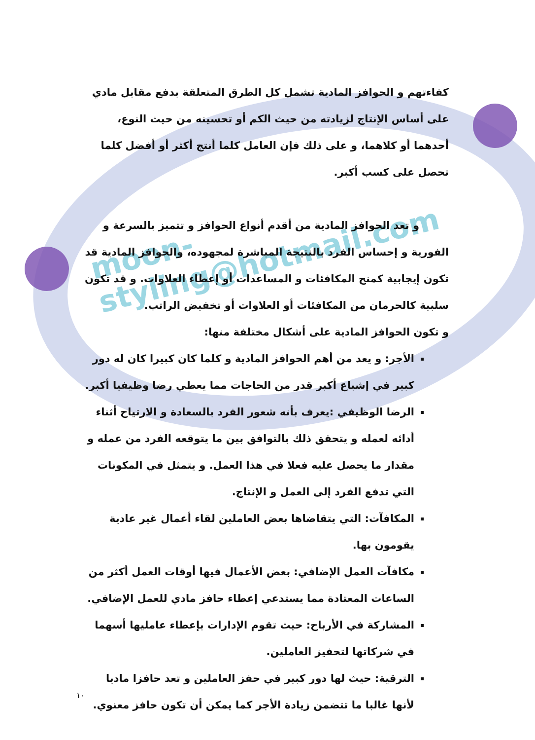moon-styling@hotmail.com
كفاءتهم و الحوافز المادية تشمل كل الطرق المتعلقة بدفع مقابل مادي على أساس الإنتاج لزيادته من حيث الكم أو تحسينه من حيث النوع، أحدهما أو كلاهما، و على ذلك فإن العامل كلما أنتج أكثر أو أفضل كلما تحصل على كسب أكبر.
و تعد الحوافز المادية من أقدم أنواع الحوافز و تتميز بالسرعة و الفورية و إحساس الفرد بالنتيجة المباشرة لمجهوده، والحوافز المادية قد تكون إيجابية كمنح المكافئات و المساعدات أو إعطاء العلاوات. و قد تكون سلبية كالحرمان من المكافئات أو العلاوات أو تخفيض الراتب.
و تكون الحوافز المادية على أشكال مختلفة منها:
الأجر: و يعد من أهم الحوافز المادية و كلما كان كبيرا كان له دور كبير في إشباع أكبر قدر من الحاجات مما يعطي رضا وظيفيا أكبر.
الرضا الوظيفي :يعرف بأنه شعور الفرد بالسعادة و الارتياح أثناء أدائه لعمله و يتحقق ذلك بالتوافق بين ما يتوقعه الفرد من عمله و مقدار ما يحصل عليه فعلا في هذا العمل. و يتمثل في المكونات التي تدفع الفرد إلى العمل و الإنتاج.
المكافآت: التي يتقاضاها بعض العاملين لقاء أعمال غير عادية يقومون بها.
مكافآت العمل الإضافي: بعض الأعمال فيها أوقات العمل أكثر من الساعات المعتادة مما يستدعي إعطاء حافز مادي للعمل الإضافي.
المشاركة في الأرباح: حيث تقوم الإدارات بإعطاء عامليها أسهما في شركاتها لتحفيز العاملين.
الترقية: حيث لها دور كبير في حفز العاملين و تعد حافزا ماديا لأنها غالبا ما تتضمن زيادة الأجر كما يمكن أن تكون حافز معنوي.
١٠